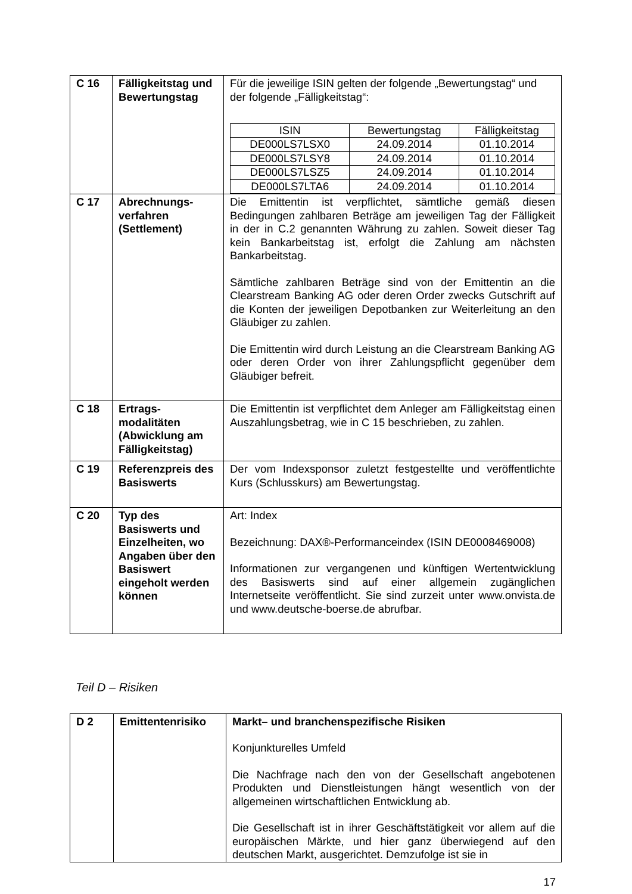| C 16 | Fälligkeitstag und Bewertungstag | Für die jeweilige ISIN gelten der folgende „Bewertungstag“ und der folgende „Fälligkeitstag“: / ISIN / Bewertungstag / Fälligkeitstag / / --- / --- / --- / / DE000LS7LSX0 / 24.09.2014 / 01.10.2014 / / DE000LS7LSY8 / 24.09.2014 / 01.10.2014 / / DE000LS7LSZ5 / 24.09.2014 / 01.10.2014 / / DE000LS7LTA6 / 24.09.2014 / 01.10.2014 / |
| C 17 | Abrechnungs-verfahren (Settlement) | Die Emittentin ist verpflichtet, sämtliche gemäß diesen Bedingungen zahlbaren Beträge am jeweiligen Tag der Fälligkeit in der in C.2 genannten Währung zu zahlen. Soweit dieser Tag kein Bankarbeitstag ist, erfolgt die Zahlung am nächsten Bankarbeitstag. Sämtliche zahlbaren Beträge sind von der Emittentin an die Clearstream Banking AG oder deren Order zwecks Gutschrift auf die Konten der jeweiligen Depotbanken zur Weiterleitung an den Gläubiger zu zahlen. Die Emittentin wird durch Leistung an die Clearstream Banking AG oder deren Order von ihrer Zahlungspflicht gegenüber dem Gläubiger befreit. |
| C 18 | Ertrags-modalitäten (Abwicklung am Fälligkeitstag) | Die Emittentin ist verpflichtet dem Anleger am Fälligkeitstag einen Auszahlungsbetrag, wie in C 15 beschrieben, zu zahlen. |
| C 19 | Referenzpreis des Basiswerts | Der vom Indexsponsor zuletzt festgestellte und veröffentlichte Kurs (Schlusskurs) am Bewertungstag. |
| C 20 | Typ des Basiswerts und Einzelheiten, wo Angaben über den Basiswert eingeholt werden können | Art: Index Bezeichnung: DAX®-Performanceindex (ISIN DE0008469008) Informationen zur vergangenen und künftigen Wertentwicklung des Basiswerts sind auf einer allgemein zugänglichen Internetseite veröffentlicht. Sie sind zurzeit unter www.onvista.de und www.deutsche-boerse.de abrufbar. |
Teil D – Risiken
| D 2 | Emittentenrisiko | Markt– und branchenspezifische Risiken Konjunkturelles Umfeld Die Nachfrage nach den von der Gesellschaft angebotenen Produkten und Dienstleistungen hängt wesentlich von der allgemeinen wirtschaftlichen Entwicklung ab. Die Gesellschaft ist in ihrer Geschäftstätigkeit vor allem auf die europäischen Märkte, und hier ganz überwiegend auf den deutschen Markt, ausgerichtet. Demzufolge ist sie in |
17